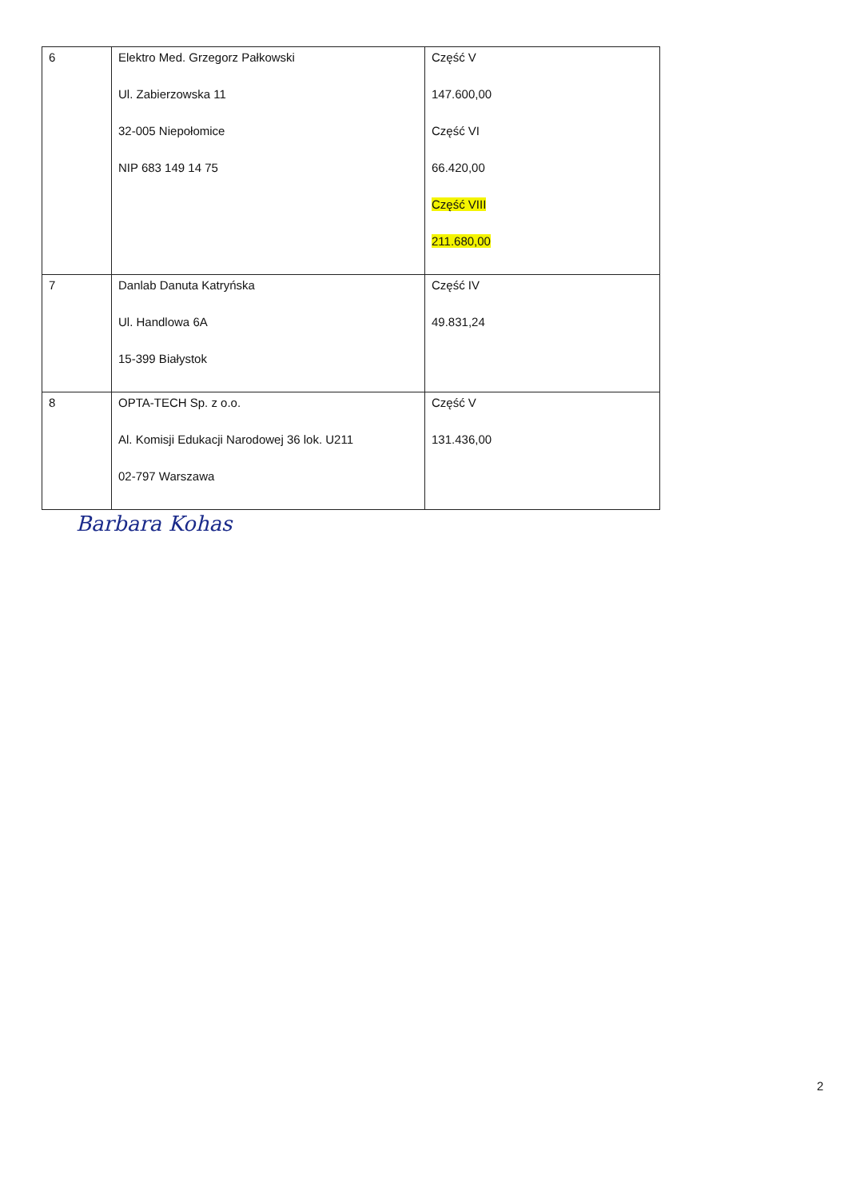| 6 | Elektro Med. Grzegorz Pałkowski Ul. Zabierzowska 11 32-005 Niepołomice NIP 683 149 14 75 | Część V 147.600,00 Część VI 66.420,00 Część VIII 211.680,00 |
| 7 | Danlab Danuta Katryńska Ul. Handlowa 6A 15-399 Białystok | Część IV 49.831,24 |
| 8 | OPTA-TECH Sp. z o.o. Al. Komisji Edukacji Narodowej 36 lok. U211 02-797 Warszawa | Część V 131.436,00 |
Barbara Kohas
2